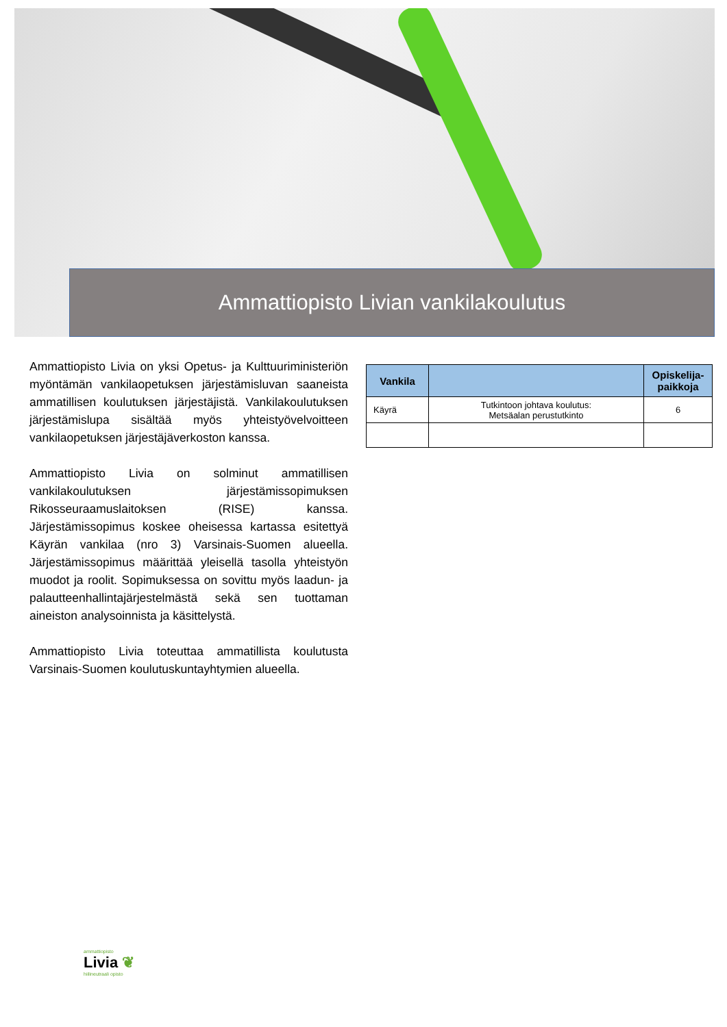Ammattiopisto Livian vankilakoulutus
Ammattiopisto Livia on yksi Opetus- ja Kulttuuriministeriön myöntämän vankilaopetuksen järjestämisluvan saaneista ammatillisen koulutuksen järjestäjistä. Vankilakoulutuksen järjestämislupa sisältää myös yhteistyövelvoitteen vankilaopetuksen järjestäjäverkoston kanssa.
Ammattiopisto Livia on solminut ammatillisen vankilakoulutuksen järjestämissopimuksen Rikosseuraamuslaitoksen (RISE) kanssa. Järjestämissopimus koskee oheisessa kartassa esitettyä Käyrän vankilaa (nro 3) Varsinais-Suomen alueella. Järjestämissopimus määrittää yleisellä tasolla yhteistyön muodot ja roolit. Sopimuksessa on sovittu myös laadun- ja palautteenhallintajärjestelmästä sekä sen tuottaman aineiston analysoinnista ja käsittelystä.
Ammattiopisto Livia toteuttaa ammatillista koulutusta Varsinais-Suomen koulutuskuntayhtymien alueella.
| Vankila | | Opiskelija-paikkoja |
| --- | --- | --- |
| Käyrä | Tutkintoon johtava koulutus: Metsäalan perustutkinto | 6 |
ammattiopisto
Livia ❦
hiilineutraali opisto